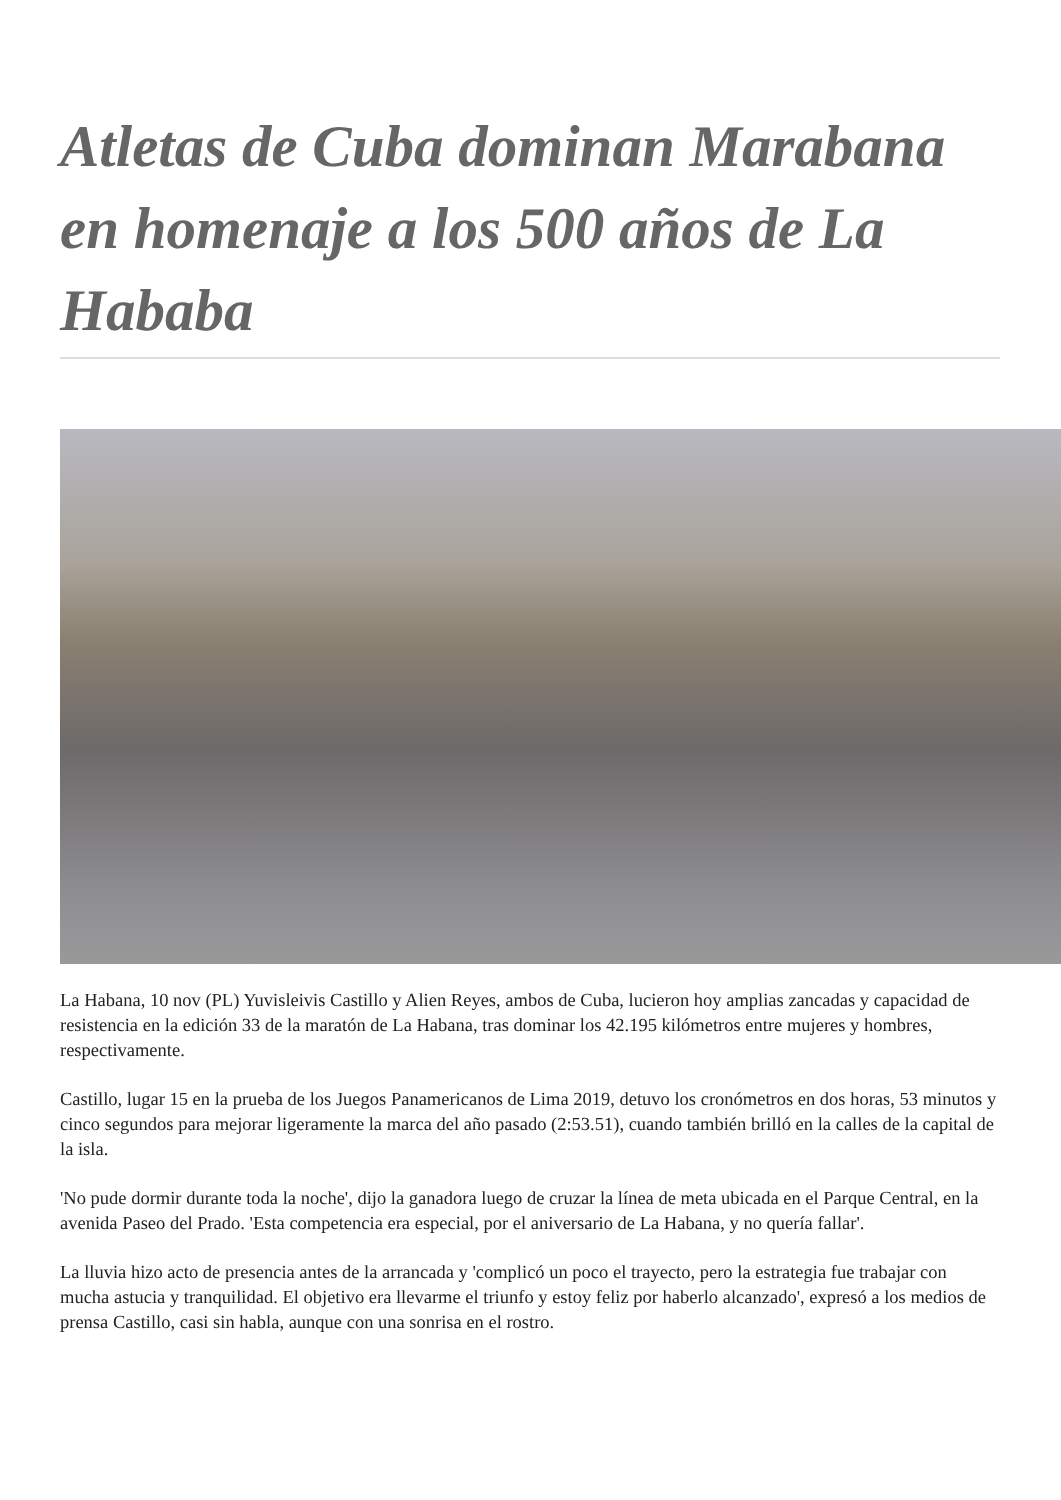Atletas de Cuba dominan Marabana en homenaje a los 500 años de La Hababa
La Habana, 10 nov (PL) Yuvisleivis Castillo y Alien Reyes, ambos de Cuba, lucieron hoy amplias zancadas y capacidad de resistencia en la edición 33 de la maratón de La Habana, tras dominar los 42.195 kilómetros entre mujeres y hombres, respectivamente.
Castillo, lugar 15 en la prueba de los Juegos Panamericanos de Lima 2019, detuvo los cronómetros en dos horas, 53 minutos y cinco segundos para mejorar ligeramente la marca del año pasado (2:53.51), cuando también brilló en la calles de la capital de la isla.
'No pude dormir durante toda la noche', dijo la ganadora luego de cruzar la línea de meta ubicada en el Parque Central, en la avenida Paseo del Prado. 'Esta competencia era especial, por el aniversario de La Habana, y no quería fallar'.
La lluvia hizo acto de presencia antes de la arrancada y 'complicó un poco el trayecto, pero la estrategia fue trabajar con mucha astucia y tranquilidad. El objetivo era llevarme el triunfo y estoy feliz por haberlo alcanzado', expresó a los medios de prensa Castillo, casi sin habla, aunque con una sonrisa en el rostro.